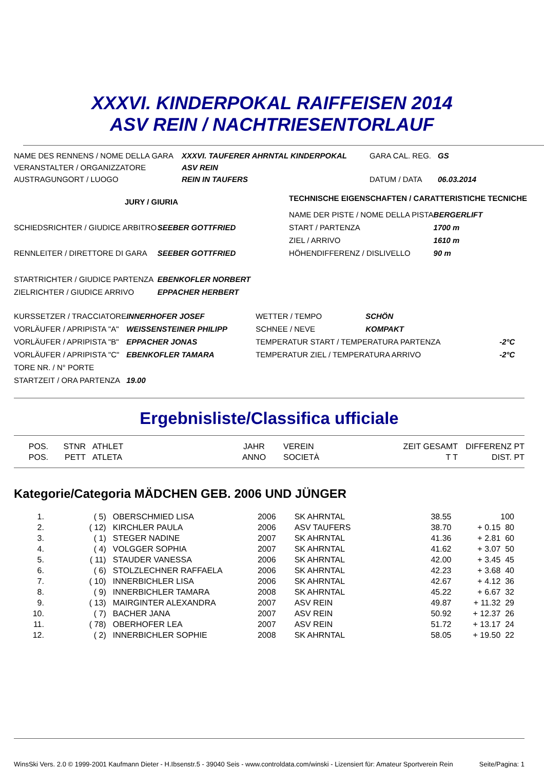XXXVI. KINDERPOKAL RAIFFEISEN 2014
ASV REIN / NACHTRIESENTORLAUF
| NAME DES RENNENS / NOME DELLA GARA | XXXVI. TAUFERER AHRNTAL KINDERPOKAL | GARA CAL. REG. | GS |
| VERANSTALTER / ORGANIZZATORE | ASV REIN | | |
| AUSTRAGUNGORT / LUOGO | REIN IN TAUFERS | DATUM / DATA | 06.03.2014 |
| JURY / GIURIA | | TECHNISCHE EIGENSCHAFTEN / CARATTERISTICHE TECNICHE | |
| | | NAME DER PISTE / NOME DELLA PISTA | BERGERLIFT |
| SCHIEDSRICHTER / GIUDICE ARBITRO | SEEBER GOTTFRIED | START / PARTENZA | 1700 m |
| | | ZIEL / ARRIVO | 1610 m |
| RENNLEITER / DIRETTORE DI GARA | SEEBER GOTTFRIED | HÖHENDIFFERENZ / DISLIVELLO | 90 m |
| STARTRICHTER / GIUDICE PARTENZA | EBENKOFLER NORBERT | | |
| ZIELRICHTER / GIUDICE ARRIVO | EPPACHER HERBERT | | |
| KURSSETZER / TRACCIATORE | INNERHOFER JOSEF | WETTER / TEMPO | SCHÖN | |
| VORLÄUFER / APRIPISTA "A" | WEISSENSTEINER PHILIPP | SCHNEE / NEVE | KOMPAKT | |
| VORLÄUFER / APRIPISTA "B" | EPPACHER JONAS | TEMPERATUR START / TEMPERATURA PARTENZA | | -2°C |
| VORLÄUFER / APRIPISTA "C" | EBENKOFLER TAMARA | TEMPERATUR ZIEL / TEMPERATURA ARRIVO | | -2°C |
| TORE NR. / N° PORTE | | | | |
| STARTZEIT / ORA PARTENZA | 19.00 | | | |
Ergebnisliste/Classifica ufficiale
| POS. POS. | STNR PETT | ATHLET ATLETA | JAHR ANNO | VEREIN SOCIETÀ | ZEIT GESAMT T T | DIFFERENZ DIST. | PT PT |
Kategorie/Categoria MÄDCHEN GEB. 2006 UND JÜNGER
| 1. | ( 5) | OBERSCHMIED LISA | 2006 | SK AHRNTAL | 38.55 | | 100 |
| 2. | ( 12) | KIRCHLER PAULA | 2006 | ASV TAUFERS | 38.70 | + 0.15 | 80 |
| 3. | ( 1) | STEGER NADINE | 2007 | SK AHRNTAL | 41.36 | + 2.81 | 60 |
| 4. | ( 4) | VOLGGER SOPHIA | 2007 | SK AHRNTAL | 41.62 | + 3.07 | 50 |
| 5. | ( 11) | STAUDER VANESSA | 2006 | SK AHRNTAL | 42.00 | + 3.45 | 45 |
| 6. | ( 6) | STOLZLECHNER RAFFAELA | 2006 | SK AHRNTAL | 42.23 | + 3.68 | 40 |
| 7. | ( 10) | INNERBICHLER LISA | 2006 | SK AHRNTAL | 42.67 | + 4.12 | 36 |
| 8. | ( 9) | INNERBICHLER TAMARA | 2008 | SK AHRNTAL | 45.22 | + 6.67 | 32 |
| 9. | ( 13) | MAIRGINTER ALEXANDRA | 2007 | ASV REIN | 49.87 | + 11.32 | 29 |
| 10. | ( 7) | BACHER JANA | 2007 | ASV REIN | 50.92 | + 12.37 | 26 |
| 11. | ( 78) | OBERHOFER LEA | 2007 | ASV REIN | 51.72 | + 13.17 | 24 |
| 12. | ( 2) | INNERBICHLER SOPHIE | 2008 | SK AHRNTAL | 58.05 | + 19.50 | 22 |
WinsSki Vers. 2.0 © 1999-2001 Kaufmann Dieter - H.Ibsenstr.5 - 39040 Seis - www.controldata.com/winski - Lizensiert für: Amateur Sportverein Rein Seite/Pagina: 1